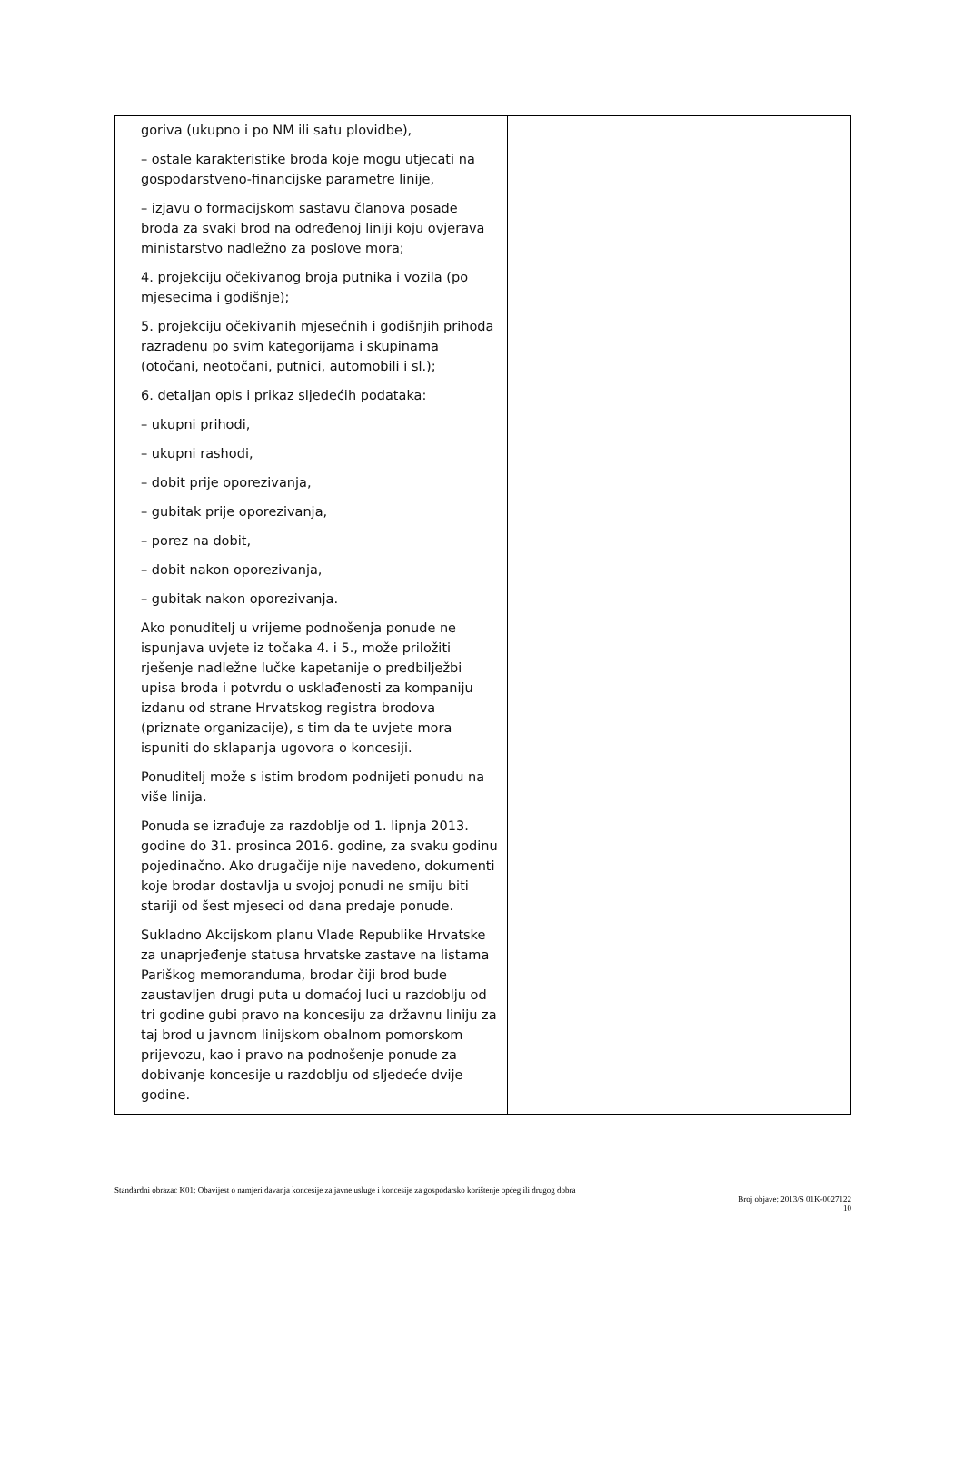| goriva (ukupno i po NM ili satu plovidbe), – ostale karakteristike broda koje mogu utjecati na gospodarstveno-financijske parametre linije, – izjavu o formacijskom sastavu članova posade broda za svaki brod na određenoj liniji koju ovjerava ministarstvo nadležno za poslove mora; 4. projekciju očekivanog broja putnika i vozila (po mjesecima i godišnje); 5. projekciju očekivanih mjesečnih i godišnjih prihoda razrađenu po svim kategorijama i skupinama (otočani, neotočani, putnici, automobili i sl.); 6. detaljan opis i prikaz sljedećih podataka: – ukupni prihodi, – ukupni rashodi, – dobit prije oporezivanja, – gubitak prije oporezivanja, – porez na dobit, – dobit nakon oporezivanja, – gubitak nakon oporezivanja. Ako ponuditelj u vrijeme podnošenja ponude ne ispunjava uvjete iz točaka 4. i 5., može priložiti rješenje nadležne lučke kapetanije o predbilježbi upisa broda i potvrdu o usklađenosti za kompaniju izdanu od strane Hrvatskog registra brodova (priznate organizacije), s tim da te uvjete mora ispuniti do sklapanja ugovora o koncesiji. Ponuditelj može s istim brodom podnijeti ponudu na više linija. Ponuda se izrađuje za razdoblje od 1. lipnja 2013. godine do 31. prosinca 2016. godine, za svaku godinu pojedinačno. Ako drugačije nije navedeno, dokumenti koje brodar dostavlja u svojoj ponudi ne smiju biti stariji od šest mjeseci od dana predaje ponude. Sukladno Akcijskom planu Vlade Republike Hrvatske za unaprjeđenje statusa hrvatske zastave na listama Pariškog memoranduma, brodar čiji brod bude zaustavljen drugi puta u domaćoj luci u razdoblju od tri godine gubi pravo na koncesiju za državnu liniju za taj brod u javnom linijskom obalnom pomorskom prijevozu, kao i pravo na podnošenje ponude za dobivanje koncesije u razdoblju od sljedeće dvije godine. | |
Standardni obrazac K01: Obavijest o namjeri davanja koncesije za javne usluge i koncesije za gospodarsko korištenje općeg ili drugog dobra
Broj objave: 2013/S 01K-0027122
10